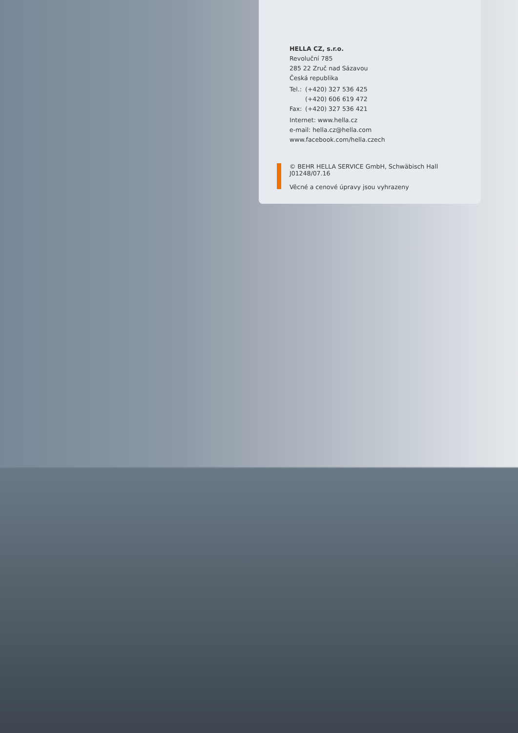HELLA CZ, s.r.o.
Revoluční 785
285 22 Zruč nad Sázavou
Česká republika
Tel.: (+420) 327 536 425
(+420) 606 619 472
Fax: (+420) 327 536 421
Internet: www.hella.cz
e-mail: hella.cz@hella.com
www.facebook.com/hella.czech
© BEHR HELLA SERVICE GmbH, Schwäbisch Hall
J01248/07.16
Věcné a cenové úpravy jsou vyhrazeny